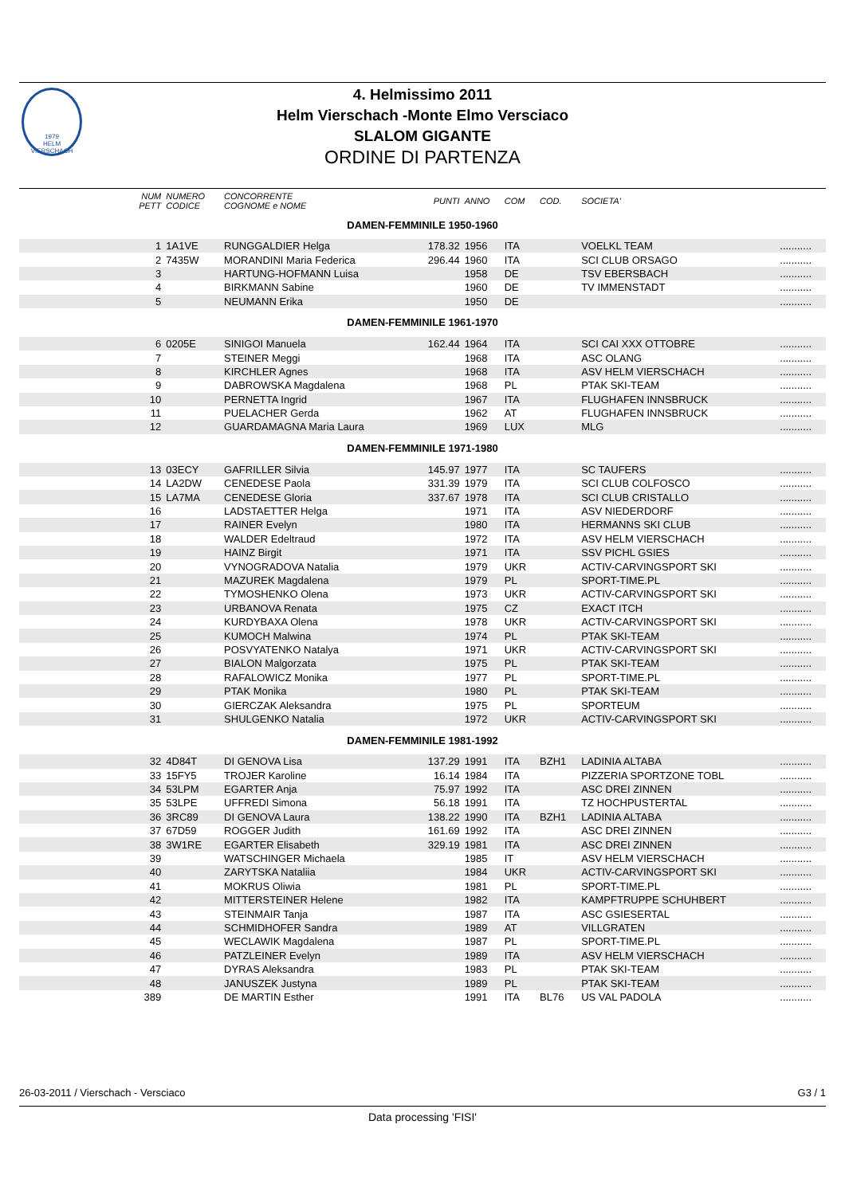1979
HELM VIERSCHACH
4. Helmissimo 2011
Helm Vierschach -Monte Elmo Versciaco
SLALOM GIGANTE
ORDINE DI PARTENZA
| | NUM PETT | NUMERO CODICE | CONCORRENTE COGNOME e NOME | PUNTI | ANNO | COM | COD. | SOCIETA' | |
| --- | --- | --- | --- | --- | --- | --- | --- | --- | --- |
| DAMEN-FEMMINILE 1950-1960 | | | | | | | | | |
| | 1 | 1A1VE | RUNGGALDIER Helga | 178.32 | 1956 | ITA | | VOELKL TEAM | ........... |
| | 2 | 7435W | MORANDINI Maria Federica | 296.44 | 1960 | ITA | | SCI CLUB ORSAGO | ........... |
| | 3 | | HARTUNG-HOFMANN Luisa | | 1958 | DE | | TSV EBERSBACH | ........... |
| | 4 | | BIRKMANN Sabine | | 1960 | DE | | TV IMMENSTADT | ........... |
| | 5 | | NEUMANN Erika | | 1950 | DE | | | ........... |
| DAMEN-FEMMINILE 1961-1970 | | | | | | | | | |
| | 6 | 0205E | SINIGOI Manuela | 162.44 | 1964 | ITA | | SCI CAI XXX OTTOBRE | ........... |
| | 7 | | STEINER Meggi | | 1968 | ITA | | ASC OLANG | ........... |
| | 8 | | KIRCHLER Agnes | | 1968 | ITA | | ASV HELM VIERSCHACH | ........... |
| | 9 | | DABROWSKA Magdalena | | 1968 | PL | | PTAK SKI-TEAM | ........... |
| | 10 | | PERNETTA Ingrid | | 1967 | ITA | | FLUGHAFEN INNSBRUCK | ........... |
| | 11 | | PUELACHER Gerda | | 1962 | AT | | FLUGHAFEN INNSBRUCK | ........... |
| | 12 | | GUARDAMAGNA Maria Laura | | 1969 | LUX | | MLG | ........... |
| DAMEN-FEMMINILE 1971-1980 | | | | | | | | | |
| | 13 | 03ECY | GAFRILLER Silvia | 145.97 | 1977 | ITA | | SC TAUFERS | ........... |
| | 14 | LA2DW | CENEDESE Paola | 331.39 | 1979 | ITA | | SCI CLUB COLFOSCO | ........... |
| | 15 | LA7MA | CENEDESE Gloria | 337.67 | 1978 | ITA | | SCI CLUB CRISTALLO | ........... |
| | 16 | | LADSTAETTER Helga | | 1971 | ITA | | ASV NIEDERDORF | ........... |
| | 17 | | RAINER Evelyn | | 1980 | ITA | | HERMANNS SKI CLUB | ........... |
| | 18 | | WALDER Edeltraud | | 1972 | ITA | | ASV HELM VIERSCHACH | ........... |
| | 19 | | HAINZ Birgit | | 1971 | ITA | | SSV PICHL GSIES | ........... |
| | 20 | | VYNOGRADOVA Natalia | | 1979 | UKR | | ACTIV-CARVINGSPORT SKI | ........... |
| | 21 | | MAZUREK Magdalena | | 1979 | PL | | SPORT-TIME.PL | ........... |
| | 22 | | TYMOSHENKO Olena | | 1973 | UKR | | ACTIV-CARVINGSPORT SKI | ........... |
| | 23 | | URBANOVA Renata | | 1975 | CZ | | EXACT ITCH | ........... |
| | 24 | | KURDYBAXA Olena | | 1978 | UKR | | ACTIV-CARVINGSPORT SKI | ........... |
| | 25 | | KUMOCH Malwina | | 1974 | PL | | PTAK SKI-TEAM | ........... |
| | 26 | | POSVYATENKO Natalya | | 1971 | UKR | | ACTIV-CARVINGSPORT SKI | ........... |
| | 27 | | BIALON Malgorzata | | 1975 | PL | | PTAK SKI-TEAM | ........... |
| | 28 | | RAFALOWICZ Monika | | 1977 | PL | | SPORT-TIME.PL | ........... |
| | 29 | | PTAK Monika | | 1980 | PL | | PTAK SKI-TEAM | ........... |
| | 30 | | GIERCZAK Aleksandra | | 1975 | PL | | SPORTEUM | ........... |
| | 31 | | SHULGENKO Natalia | | 1972 | UKR | | ACTIV-CARVINGSPORT SKI | ........... |
| DAMEN-FEMMINILE 1981-1992 | | | | | | | | | |
| | 32 | 4D84T | DI GENOVA Lisa | 137.29 | 1991 | ITA | BZH1 | LADINIA ALTABA | ........... |
| | 33 | 15FY5 | TROJER Karoline | 16.14 | 1984 | ITA | | PIZZERIA SPORTZONE TOBL | ........... |
| | 34 | 53LPM | EGARTER Anja | 75.97 | 1992 | ITA | | ASC DREI ZINNEN | ........... |
| | 35 | 53LPE | UFFREDI Simona | 56.18 | 1991 | ITA | | TZ HOCHPUSTERTAL | ........... |
| | 36 | 3RC89 | DI GENOVA Laura | 138.22 | 1990 | ITA | BZH1 | LADINIA ALTABA | ........... |
| | 37 | 67D59 | ROGGER Judith | 161.69 | 1992 | ITA | | ASC DREI ZINNEN | ........... |
| | 38 | 3W1RE | EGARTER Elisabeth | 329.19 | 1981 | ITA | | ASC DREI ZINNEN | ........... |
| | 39 | | WATSCHINGER Michaela | | 1985 | IT | | ASV HELM VIERSCHACH | ........... |
| | 40 | | ZARYTSKA Nataliia | | 1984 | UKR | | ACTIV-CARVINGSPORT SKI | ........... |
| | 41 | | MOKRUS Oliwia | | 1981 | PL | | SPORT-TIME.PL | ........... |
| | 42 | | MITTERSTEINER Helene | | 1982 | ITA | | KAMPFTRUPPE SCHUHBERT | ........... |
| | 43 | | STEINMAIR Tanja | | 1987 | ITA | | ASC GSIESERTAL | ........... |
| | 44 | | SCHMIDHOFER Sandra | | 1989 | AT | | VILLGRATEN | ........... |
| | 45 | | WECLAWIK Magdalena | | 1987 | PL | | SPORT-TIME.PL | ........... |
| | 46 | | PATZLEINER Evelyn | | 1989 | ITA | | ASV HELM VIERSCHACH | ........... |
| | 47 | | DYRAS Aleksandra | | 1983 | PL | | PTAK SKI-TEAM | ........... |
| | 48 | | JANUSZEK Justyna | | 1989 | PL | | PTAK SKI-TEAM | ........... |
| | 389 | | DE MARTIN Esther | | 1991 | ITA | BL76 | US VAL PADOLA | ........... |
26-03-2011 / Vierschach - Versciaco G3 / 1
Data processing 'FISI'